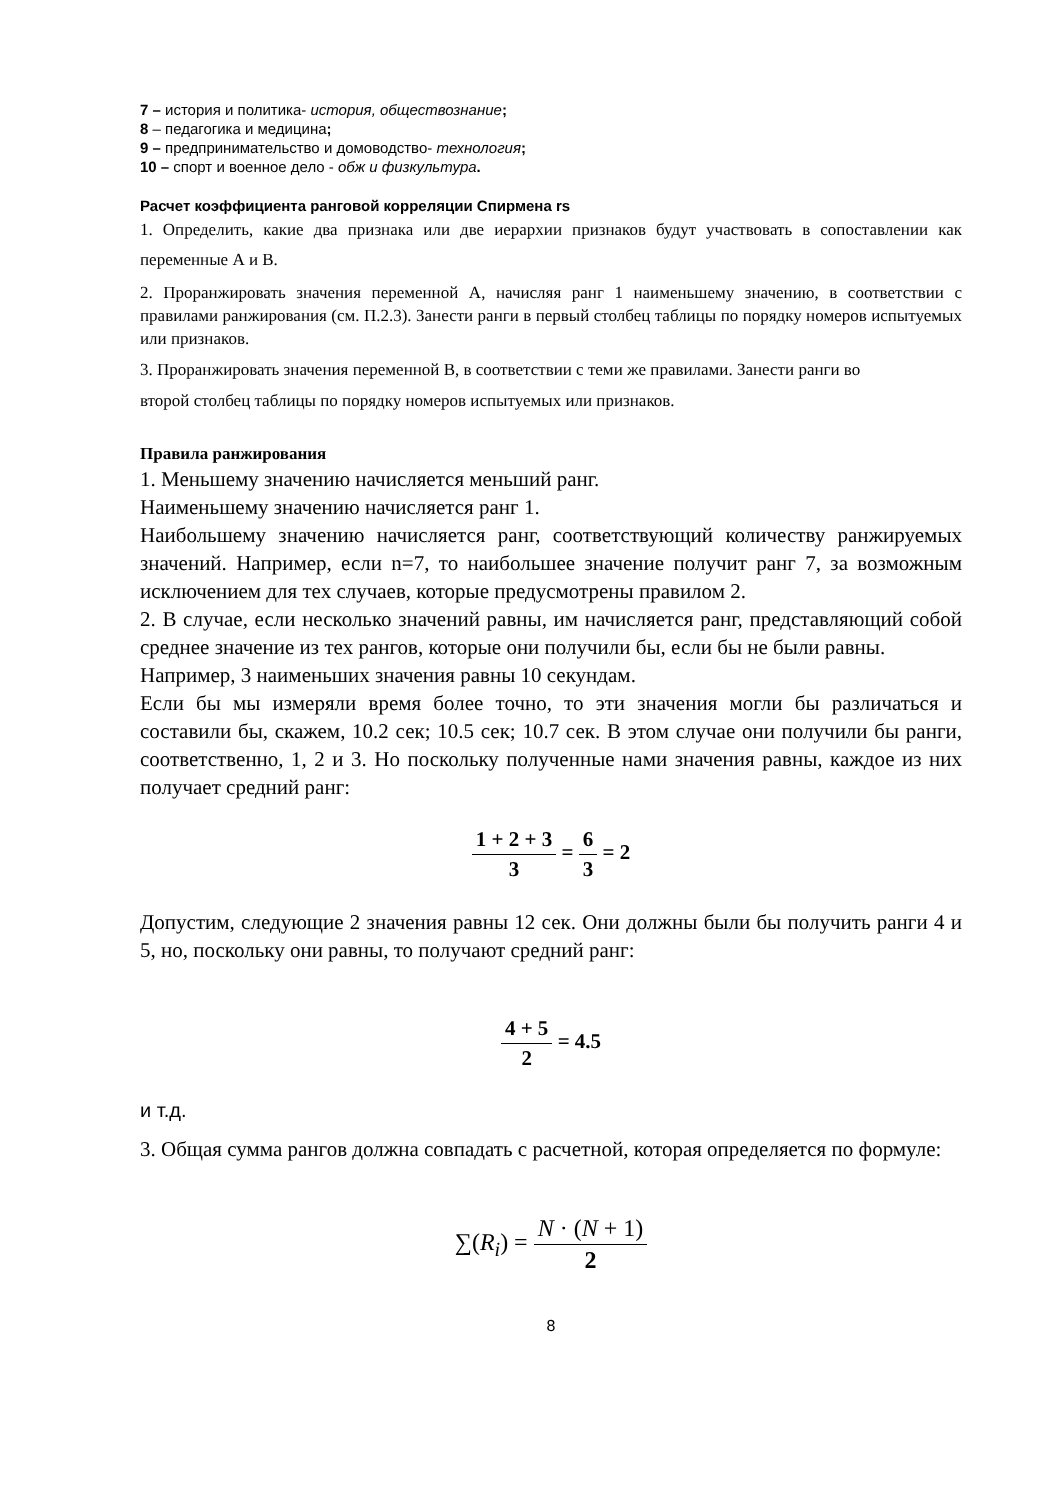7 – история и политика- история, обществознание;
8 – педагогика и медицина;
9 – предпринимательство и домоводство- технология;
10 – спорт и военное дело - обж и физкультура.
Расчет коэффициента ранговой корреляции Спирмена rs
1. Определить, какие два признака или две иерархии признаков будут участвовать в сопоставлении как переменные А и В.
2. Проранжировать значения переменной А, начисляя ранг 1 наименьшему значению, в соответствии с правилами ранжирования (см. П.2.3). Занести ранги в первый столбец таблицы по порядку номеров испытуемых или признаков.
3. Проранжировать значения переменной В, в соответствии с теми же правилами. Занести ранги во
второй столбец таблицы по порядку номеров испытуемых или признаков.
Правила ранжирования
1. Меньшему значению начисляется меньший ранг.
Наименьшему значению начисляется ранг 1.
Наибольшему значению начисляется ранг, соответствующий количеству ранжируемых значений. Например, если n=7, то наибольшее значение получит ранг 7, за возможным исключением для тех случаев, которые предусмотрены правилом 2.
2. В случае, если несколько значений равны, им начисляется ранг, представляющий собой среднее значение из тех рангов, которые они получили бы, если бы не были равны.
Например, 3 наименьших значения равны 10 секундам.
Если бы мы измеряли время более точно, то эти значения могли бы различаться и составили бы, скажем, 10.2 сек; 10.5 сек; 10.7 сек. В этом случае они получили бы ранги, соответственно, 1, 2 и 3. Но поскольку полученные нами значения равны, каждое из них получает средний ранг:
1 + 2 + 3 3 = 6 3 = 2
Допустим, следующие 2 значения равны 12 сек. Они должны были бы получить ранги 4 и 5, но, поскольку они равны, то получают средний ранг:
4 + 5 2 = 4.5
и т.д.
3. Общая сумма рангов должна совпадать с расчетной, которая определяется по формуле:
∑(R<sub>i</sub>) = N · (N + 1) 2
8